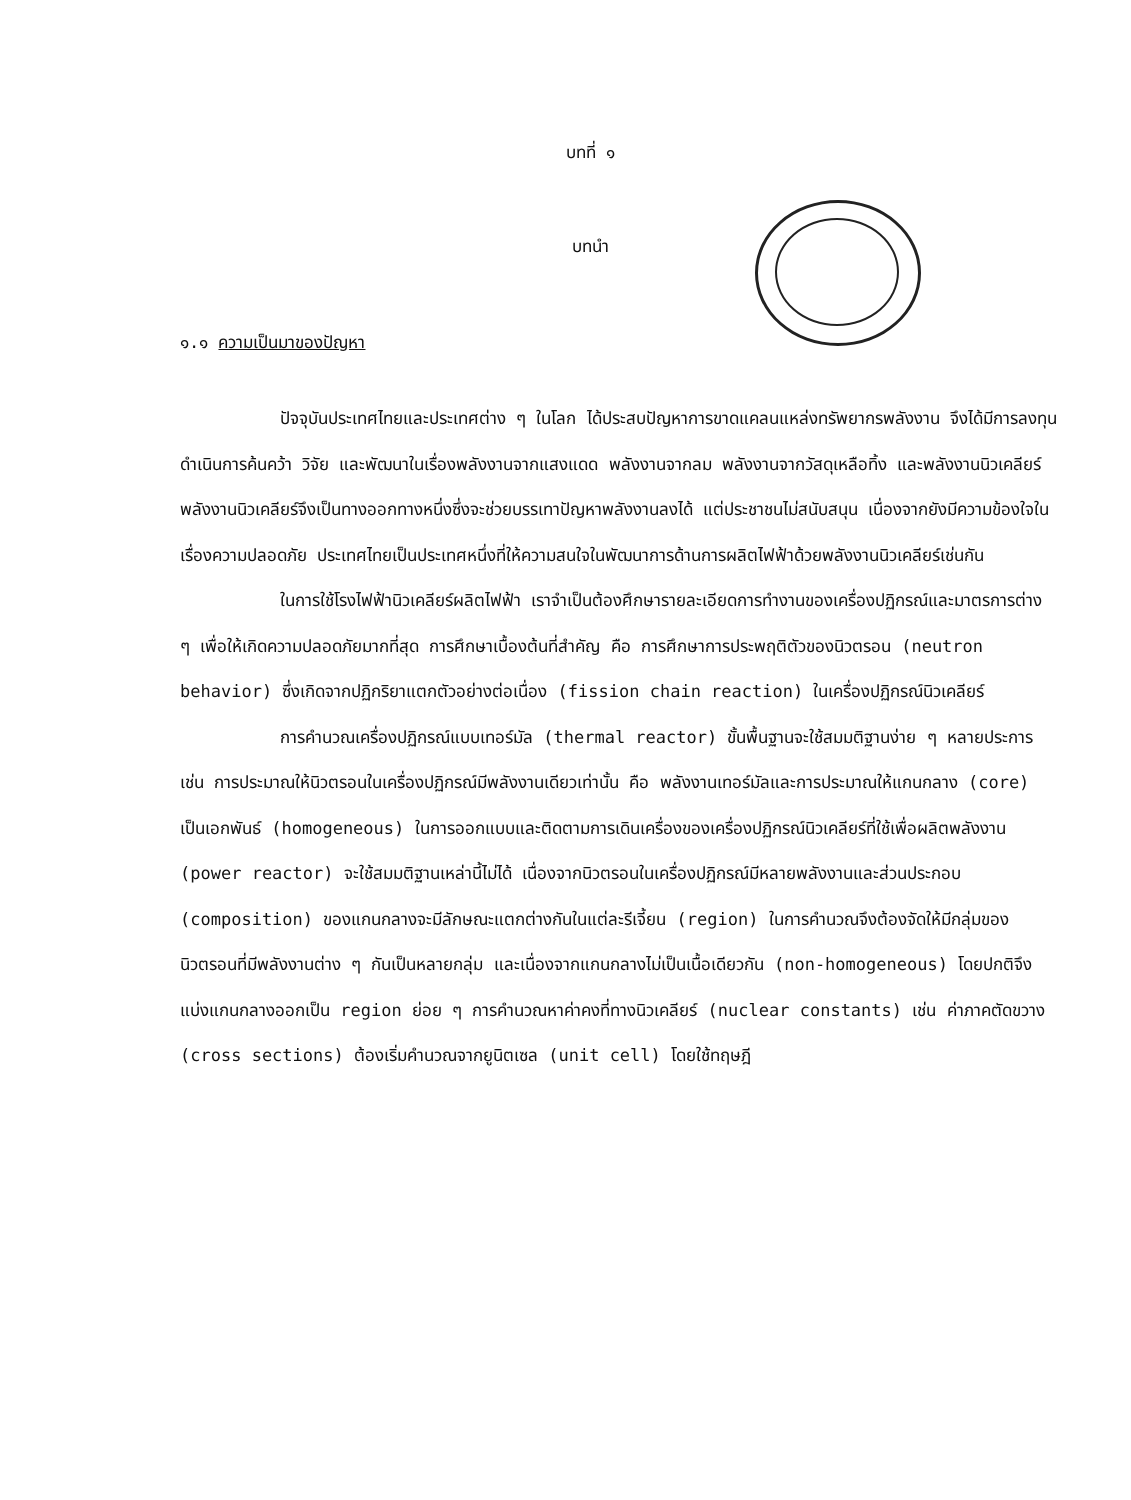บทที่ ๑
บทนำ
๑.๑ ความเป็นมาของปัญหา
ปัจจุบันประเทศไทยและประเทศต่าง ๆ ในโลก ได้ประสบปัญหาการขาดแคลนแหล่งทรัพยากรพลังงาน จึงได้มีการลงทุนดำเนินการค้นคว้า วิจัย และพัฒนาในเรื่องพลังงานจากแสงแดด พลังงานจากลม พลังงานจากวัสดุเหลือทิ้ง และพลังงานนิวเคลียร์ พลังงานนิวเคลียร์จึงเป็นทางออกทางหนึ่งซึ่งจะช่วยบรรเทาปัญหาพลังงานลงได้ แต่ประชาชนไม่สนับสนุน เนื่องจากยังมีความข้องใจในเรื่องความปลอดภัย ประเทศไทยเป็นประเทศหนึ่งที่ให้ความสนใจในพัฒนาการด้านการผลิตไฟฟ้าด้วยพลังงานนิวเคลียร์เช่นกัน
ในการใช้โรงไฟฟ้านิวเคลียร์ผลิตไฟฟ้า เราจำเป็นต้องศึกษารายละเอียดการทำงานของเครื่องปฏิกรณ์และมาตรการต่าง ๆ เพื่อให้เกิดความปลอดภัยมากที่สุด การศึกษาเบื้องต้นที่สำคัญ คือ การศึกษาการประพฤติตัวของนิวตรอน (neutron behavior) ซึ่งเกิดจากปฏิกริยาแตกตัวอย่างต่อเนื่อง (fission chain reaction) ในเครื่องปฏิกรณ์นิวเคลียร์
การคำนวณเครื่องปฏิกรณ์แบบเทอร์มัล (thermal reactor) ขั้นพื้นฐานจะใช้สมมติฐานง่าย ๆ หลายประการ เช่น การประมาณให้นิวตรอนในเครื่องปฏิกรณ์มีพลังงานเดียวเท่านั้น คือ พลังงานเทอร์มัลและการประมาณให้แกนกลาง (core) เป็นเอกพันธ์ (homogeneous) ในการออกแบบและติดตามการเดินเครื่องของเครื่องปฏิกรณ์นิวเคลียร์ที่ใช้เพื่อผลิตพลังงาน (power reactor) จะใช้สมมติฐานเหล่านี้ไม่ได้ เนื่องจากนิวตรอนในเครื่องปฏิกรณ์มีหลายพลังงานและส่วนประกอบ (composition) ของแกนกลางจะมีลักษณะแตกต่างกันในแต่ละรีเจี้ยน (region) ในการคำนวณจึงต้องจัดให้มีกลุ่มของนิวตรอนที่มีพลังงานต่าง ๆ กันเป็นหลายกลุ่ม และเนื่องจากแกนกลางไม่เป็นเนื้อเดียวกัน (non-homogeneous) โดยปกติจึงแบ่งแกนกลางออกเป็น region ย่อย ๆ การคำนวณหาค่าคงที่ทางนิวเคลียร์ (nuclear constants) เช่น ค่าภาคตัดขวาง (cross sections) ต้องเริ่มคำนวณจากยูนิตเซล (unit cell) โดยใช้ทฤษฎี